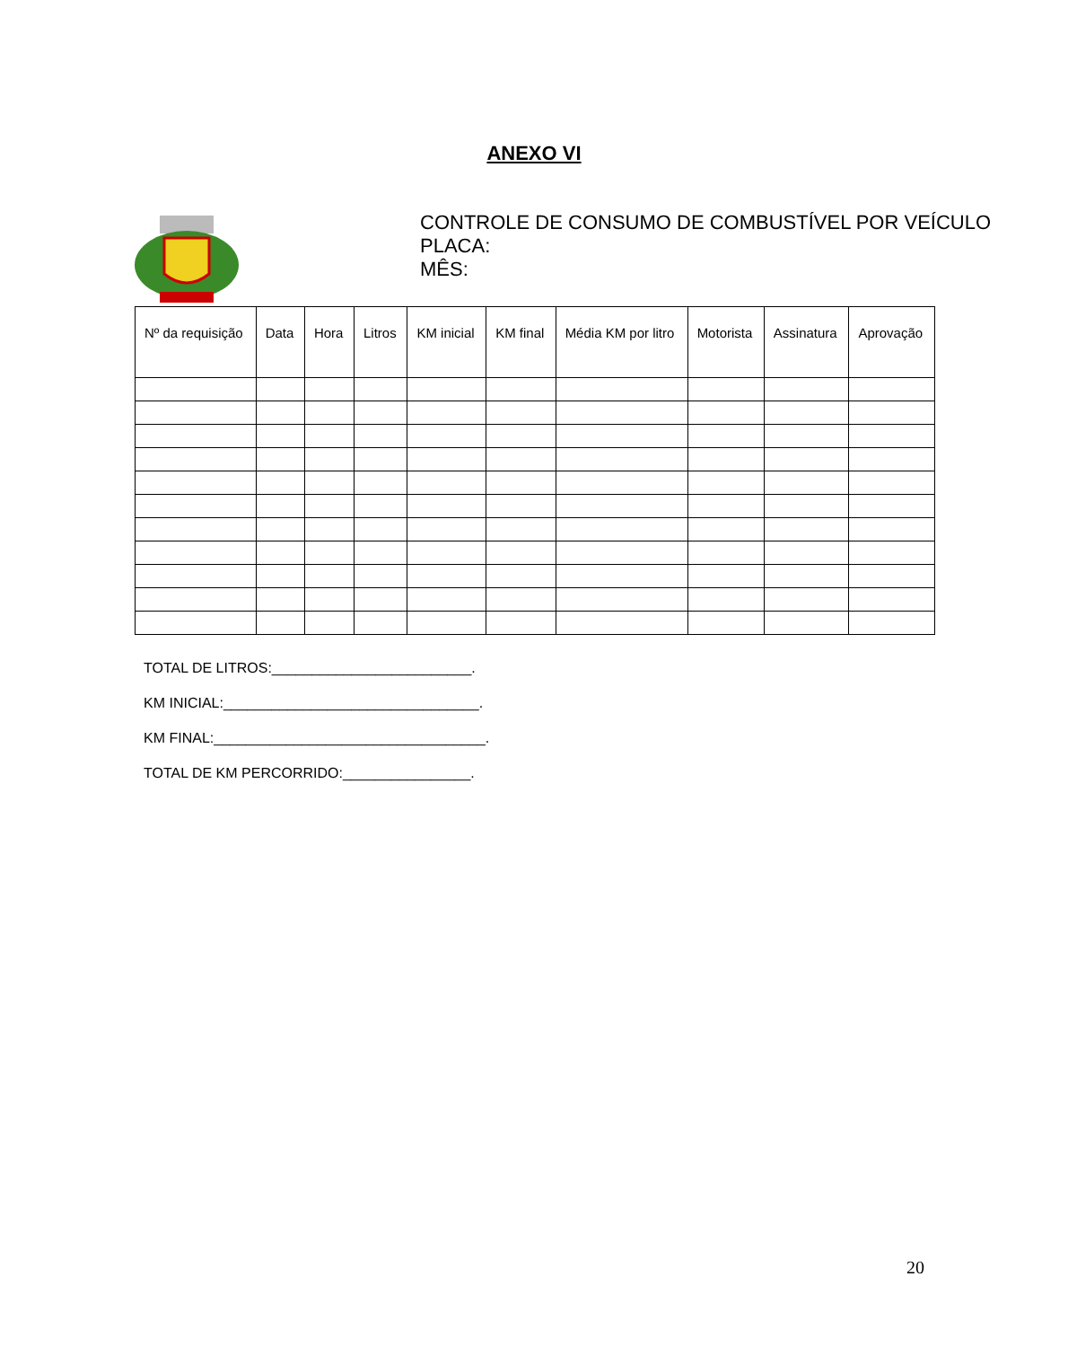ANEXO VI
CONTROLE DE CONSUMO DE COMBUSTÍVEL POR VEÍCULO
PLACA:
MÊS:
| Nº da requisição | Data | Hora | Litros | KM inicial | KM final | Média KM por litro | Motorista | Assinatura | Aprovação |
| --- | --- | --- | --- | --- | --- | --- | --- | --- | --- |
TOTAL DE LITROS:_________________________.
KM INICIAL:________________________________.
KM FINAL:__________________________________.
TOTAL DE KM PERCORRIDO:________________.
20